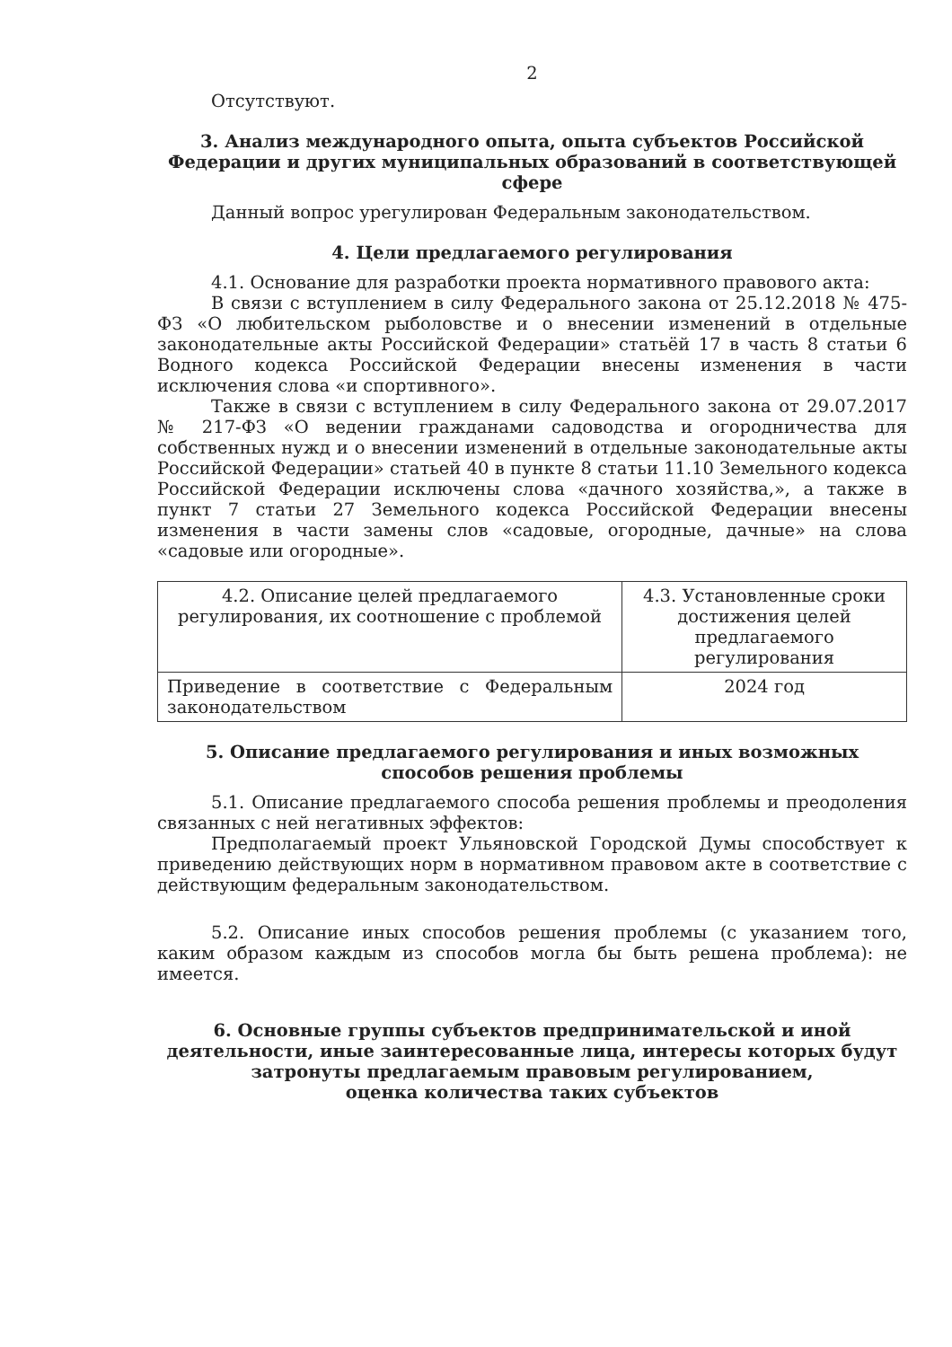2
Отсутствуют.
3. Анализ международного опыта, опыта субъектов Российской Федерации и других муниципальных образований в соответствующей сфере
Данный вопрос урегулирован Федеральным законодательством.
4. Цели предлагаемого регулирования
4.1. Основание для разработки проекта нормативного правового акта:
В связи с вступлением в силу Федерального закона от 25.12.2018 № 475-ФЗ «О любительском рыболовстве и о внесении изменений в отдельные законодательные акты Российской Федерации» статьёй 17 в часть 8 статьи 6 Водного кодекса Российской Федерации внесены изменения в части исключения слова «и спортивного».
Также в связи с вступлением в силу Федерального закона от 29.07.2017 № 217-ФЗ «О ведении гражданами садоводства и огородничества для собственных нужд и о внесении изменений в отдельные законодательные акты Российской Федерации» статьей 40 в пункте 8 статьи 11.10 Земельного кодекса Российской Федерации исключены слова «дачного хозяйства,», а также в пункт 7 статьи 27 Земельного кодекса Российской Федерации внесены изменения в части замены слов «садовые, огородные, дачные» на слова «садовые или огородные».
| 4.2. Описание целей предлагаемого регулирования, их соотношение с проблемой | 4.3. Установленные сроки достижения целей предлагаемого регулирования |
| Приведение в соответствие с Федеральным законодательством | 2024 год |
5. Описание предлагаемого регулирования и иных возможных способов решения проблемы
5.1. Описание предлагаемого способа решения проблемы и преодоления связанных с ней негативных эффектов:
Предполагаемый проект Ульяновской Городской Думы способствует к приведению действующих норм в нормативном правовом акте в соответствие с действующим федеральным законодательством.
5.2. Описание иных способов решения проблемы (с указанием того, каким образом каждым из способов могла бы быть решена проблема): не имеется.
6. Основные группы субъектов предпринимательской и иной деятельности, иные заинтересованные лица, интересы которых будут затронуты предлагаемым правовым регулированием,
оценка количества таких субъектов